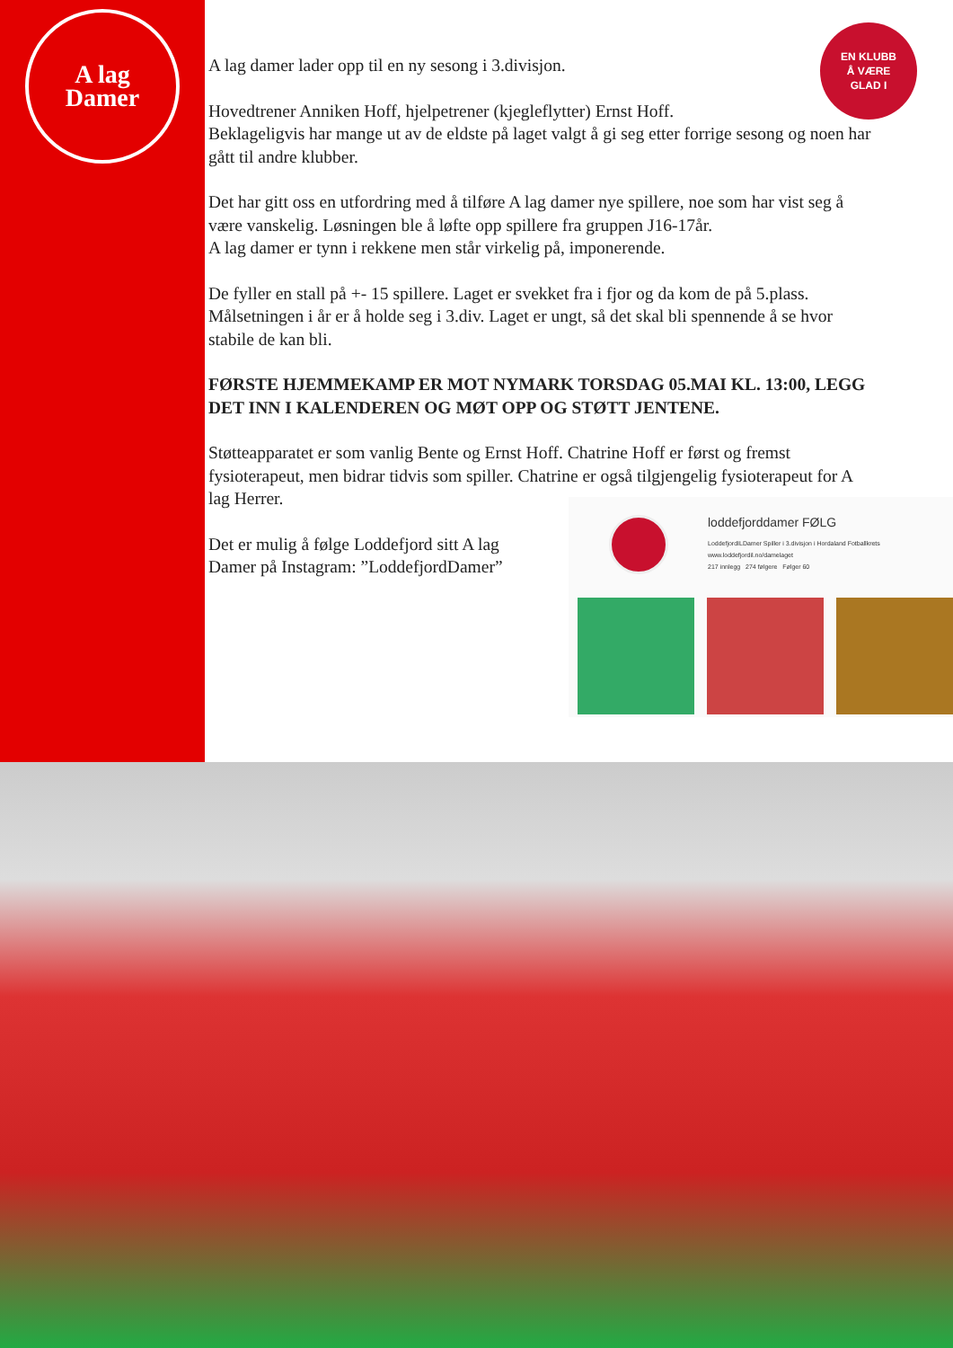A lag
Damer
EN KLUBB
Å VÆRE
GLAD I
A lag damer lader opp til en ny sesong i 3.divisjon.
Hovedtrener Anniken Hoff, hjelpetrener (kjegleflytter) Ernst Hoff.
Beklageligvis har mange ut av de eldste på laget valgt å gi seg etter forrige sesong og noen har gått til andre klubber.
Det har gitt oss en utfordring med å tilføre A lag damer nye spillere, noe som har vist seg å være vanskelig. Løsningen ble å løfte opp spillere fra gruppen J16-17år.
A lag damer er tynn i rekkene men står virkelig på, imponerende.
De fyller en stall på +- 15 spillere. Laget er svekket fra i fjor og da kom de på 5.plass. Målsetningen i år er å holde seg i 3.div. Laget er ungt, så det skal bli spennende å se hvor stabile de kan bli.
FØRSTE HJEMMEKAMP ER MOT NYMARK TORSDAG 05.MAI KL. 13:00, LEGG DET INN I KALENDEREN OG MØT OPP OG STØTT JENTENE.
Støtteapparatet er som vanlig Bente og Ernst Hoff. Chatrine Hoff er først og fremst fysioterapeut, men bidrar tidvis som spiller. Chatrine er også tilgjengelig fysioterapeut for A lag Herrer.
Det er mulig å følge Loddefjord sitt A lag Damer på Instagram: ”LoddefjordDamer”
loddefjorddamer FØLG
LoddefjordILDamer Spiller i 3.divisjon i Hordaland Fotballkrets
www.loddefjordil.no/damelaget
217 innlegg 274 følgere Følger 60